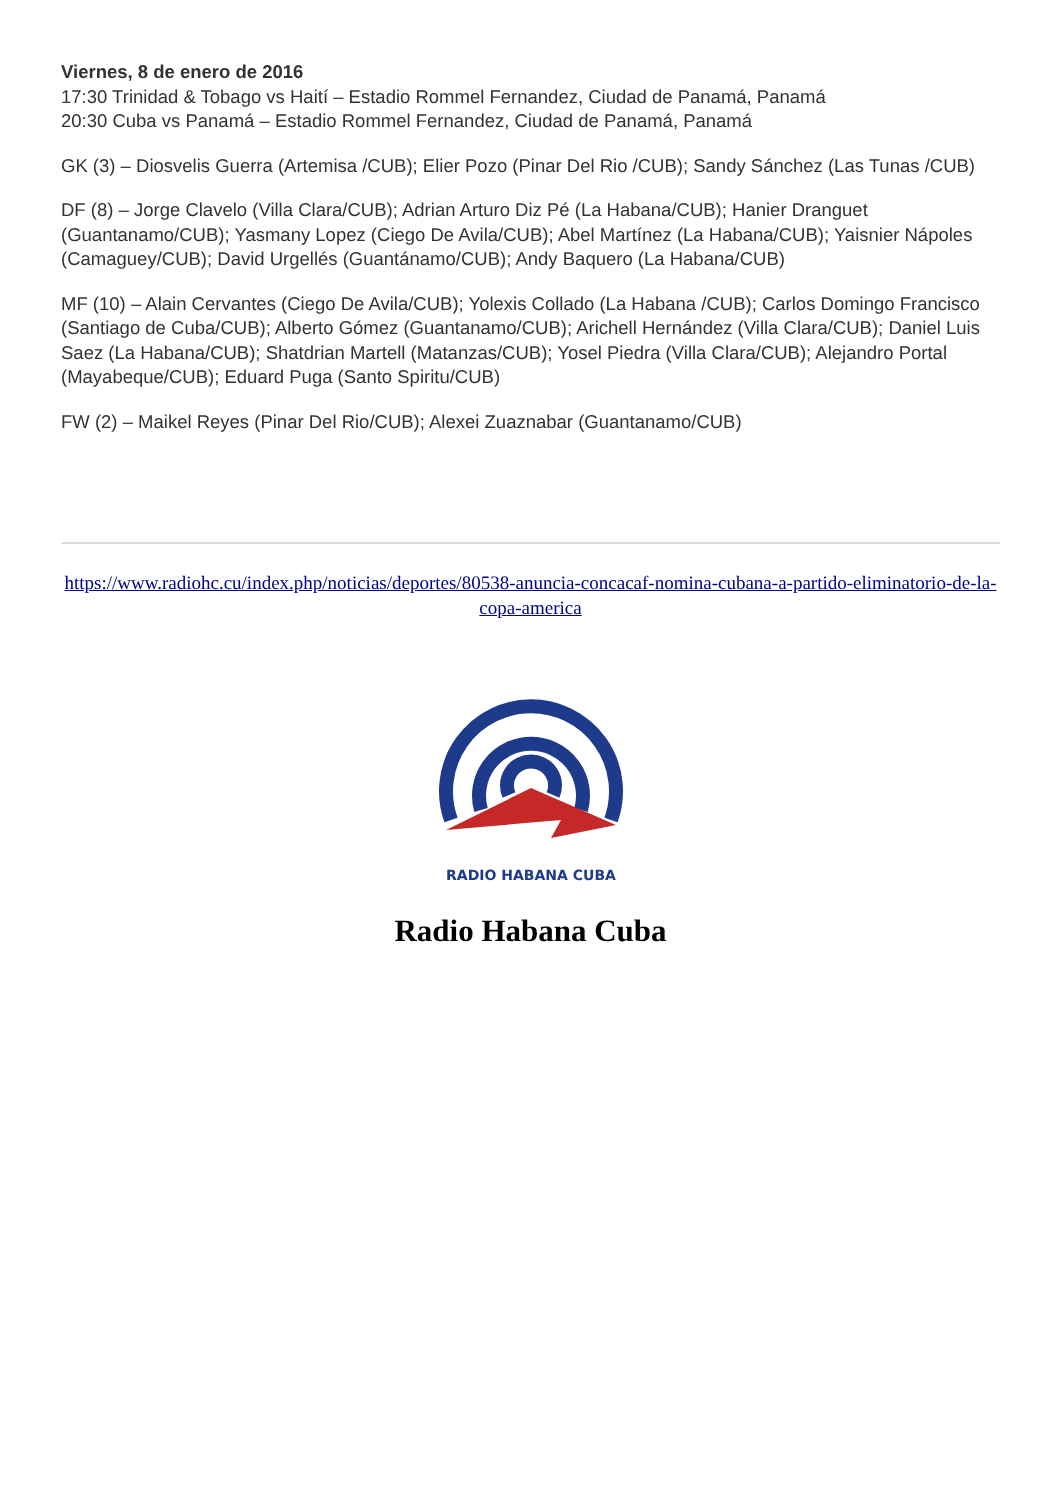Viernes, 8 de enero de 2016
17:30 Trinidad & Tobago vs Haití – Estadio Rommel Fernandez, Ciudad de Panamá, Panamá
20:30 Cuba vs Panamá – Estadio Rommel Fernandez, Ciudad de Panamá, Panamá
GK (3) – Diosvelis Guerra (Artemisa /CUB); Elier Pozo (Pinar Del Rio /CUB); Sandy Sánchez (Las Tunas /CUB)
DF (8) – Jorge Clavelo (Villa Clara/CUB); Adrian Arturo Diz Pé (La Habana/CUB); Hanier Dranguet (Guantanamo/CUB); Yasmany Lopez (Ciego De Avila/CUB); Abel Martínez (La Habana/CUB); Yaisnier Nápoles (Camaguey/CUB); David Urgellés (Guantánamo/CUB); Andy Baquero (La Habana/CUB)
MF (10) – Alain Cervantes (Ciego De Avila/CUB); Yolexis Collado (La Habana /CUB); Carlos Domingo Francisco (Santiago de Cuba/CUB); Alberto Gómez (Guantanamo/CUB); Arichell Hernández (Villa Clara/CUB); Daniel Luis Saez (La Habana/CUB); Shatdrian Martell (Matanzas/CUB); Yosel Piedra (Villa Clara/CUB); Alejandro Portal (Mayabeque/CUB); Eduard Puga (Santo Spiritu/CUB)
FW (2) – Maikel Reyes (Pinar Del Rio/CUB); Alexei Zuaznabar (Guantanamo/CUB)
https://www.radiohc.cu/index.php/noticias/deportes/80538-anuncia-concacaf-nomina-cubana-a-partido-eliminatorio-de-la-copa-america
RADIO HABANA CUBA
Radio Habana Cuba